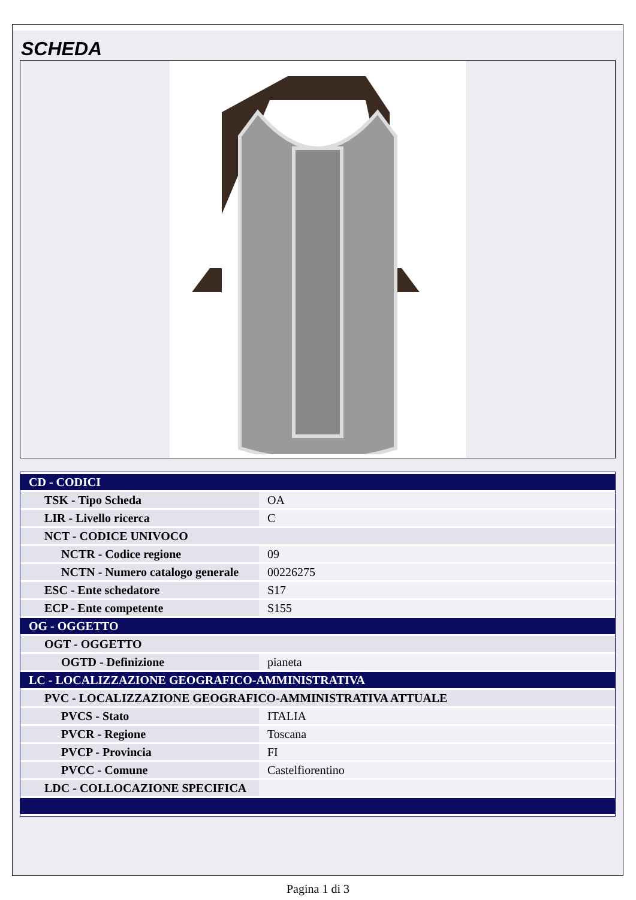SCHEDA
| CD - CODICI | |
| TSK - Tipo Scheda | OA |
| LIR - Livello ricerca | C |
| NCT - CODICE UNIVOCO | |
| NCTR - Codice regione | 09 |
| NCTN - Numero catalogo generale | 00226275 |
| ESC - Ente schedatore | S17 |
| ECP - Ente competente | S155 |
| OG - OGGETTO | |
| OGT - OGGETTO | |
| OGTD - Definizione | pianeta |
| LC - LOCALIZZAZIONE GEOGRAFICO-AMMINISTRATIVA | |
| PVC - LOCALIZZAZIONE GEOGRAFICO-AMMINISTRATIVA ATTUALE | |
| PVCS - Stato | ITALIA |
| PVCR - Regione | Toscana |
| PVCP - Provincia | FI |
| PVCC - Comune | Castelfiorentino |
| LDC - COLLOCAZIONE SPECIFICA | |
Pagina 1 di 3